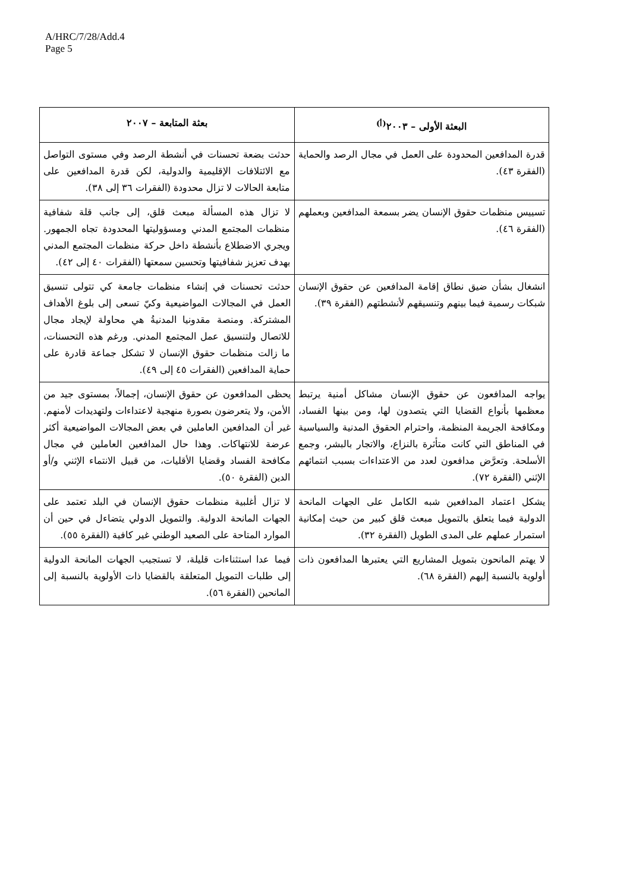A/HRC/7/28/Add.4
Page 5
| البعثة الأولى – ٢٠٠٣<sup>(أ)</sup> | بعثة المتابعة – ٢٠٠٧ |
| --- | --- |
| قدرة المدافعين المحدودة على العمل في مجال الرصد والحماية (الفقرة ٤٣). | حدثت بضعة تحسنات في أنشطة الرصد وفي مستوى التواصل مع الائتلافات الإقليمية والدولية، لكن قدرة المدافعين على متابعة الحالات لا تزال محدودة (الفقرات ٣٦ إلى ٣٨). |
| تسييس منظمات حقوق الإنسان يضر بسمعة المدافعين وبعملهم (الفقرة ٤٦). | لا تزال هذه المسألة مبعث قلق، إلى جانب قلة شفافية منظمات المجتمع المدني ومسؤوليتها المحدودة تجاه الجمهور. ويجري الاضطلاع بأنشطة داخل حركة منظمات المجتمع المدني بهدف تعزيز شفافيتها وتحسين سمعتها (الفقرات ٤٠ إلى ٤٢). |
| انشغال بشأن ضيق نطاق إقامة المدافعين عن حقوق الإنسان شبكات رسمية فيما بينهم وتنسيقهم لأنشطتهم (الفقرة ٣٩). | حدثت تحسنات في إنشاء منظمات جامعة كي تتولى تنسيق العمل في المجالات المواضيعية وكيّ تسعى إلى بلوغ الأهداف المشتركة. ومنصة مقدونيا المدنيةُ هي محاولة لإيجاد مجال للاتصال ولتنسيق عمل المجتمع المدني. ورغم هذه التحسنات، ما زالت منظمات حقوق الإنسان لا تشكل جماعة قادرة على حماية المدافعين (الفقرات ٤٥ إلى ٤٩). |
| يواجه المدافعون عن حقوق الإنسان مشاكل أمنية يرتبط معظمها بأنواع القضايا التي يتصدون لها، ومن بينها الفساد، ومكافحة الجريمة المنظمة، واحترام الحقوق المدنية والسياسية في المناطق التي كانت متأثرة بالنزاع، والاتجار بالبشر، وجمع الأسلحة. وتعرَّض مدافعون لعدد من الاعتداءات بسبب انتمائهم الإثني (الفقرة ٧٢). | يحظى المدافعون عن حقوق الإنسان، إجمالاً، بمستوى جيد من الأمن، ولا يتعرضون بصورة منهجية لاعتداءات ولتهديدات لأمنهم. غير أن المدافعين العاملين في بعض المجالات المواضيعية أكثر عرضة للانتهاكات. وهذا حال المدافعين العاملين في مجال مكافحة الفساد وقضايا الأقليات، من قبيل الانتماء الإثني و/أو الدين (الفقرة ٥٠). |
| يشكل اعتماد المدافعين شبه الكامل على الجهات المانحة الدولية فيما يتعلق بالتمويل مبعث قلق كبير من حيث إمكانية استمرار عملهم على المدى الطويل (الفقرة ٣٢). | لا تزال أغلبية منظمات حقوق الإنسان في البلد تعتمد على الجهات المانحة الدولية. والتمويل الدولي يتضاءل في حين أن الموارد المتاحة على الصعيد الوطني غير كافية (الفقرة ٥٥). |
| لا يهتم المانحون بتمويل المشاريع التي يعتبرها المدافعون ذات أولوية بالنسبة إليهم (الفقرة ٦٨). | فيما عدا استثناءات قليلة، لا تستجيب الجهات المانحة الدولية إلى طلبات التمويل المتعلقة بالقضايا ذات الأولوية بالنسبة إلى المانحين (الفقرة ٥٦). |